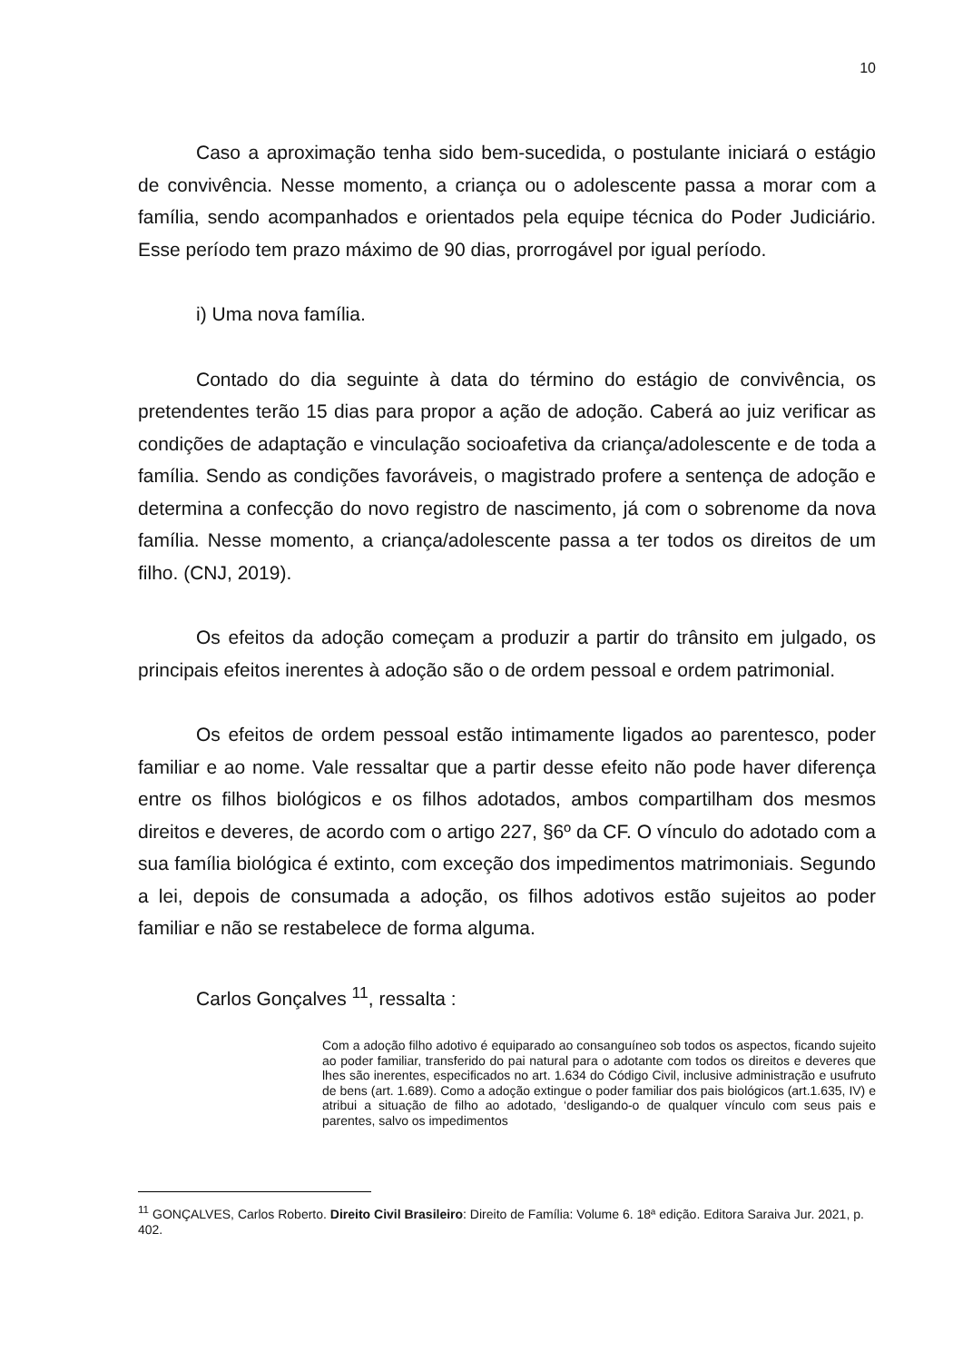10
Caso a aproximação tenha sido bem-sucedida, o postulante iniciará o estágio de convivência. Nesse momento, a criança ou o adolescente passa a morar com a família, sendo acompanhados e orientados pela equipe técnica do Poder Judiciário. Esse período tem prazo máximo de 90 dias, prorrogável por igual período.
i) Uma nova família.
Contado do dia seguinte à data do término do estágio de convivência, os pretendentes terão 15 dias para propor a ação de adoção. Caberá ao juiz verificar as condições de adaptação e vinculação socioafetiva da criança/adolescente e de toda a família. Sendo as condições favoráveis, o magistrado profere a sentença de adoção e determina a confecção do novo registro de nascimento, já com o sobrenome da nova família. Nesse momento, a criança/adolescente passa a ter todos os direitos de um filho. (CNJ, 2019).
Os efeitos da adoção começam a produzir a partir do trânsito em julgado, os principais efeitos inerentes à adoção são o de ordem pessoal e ordem patrimonial.
Os efeitos de ordem pessoal estão intimamente ligados ao parentesco, poder familiar e ao nome. Vale ressaltar que a partir desse efeito não pode haver diferença entre os filhos biológicos e os filhos adotados, ambos compartilham dos mesmos direitos e deveres, de acordo com o artigo 227, §6º da CF. O vínculo do adotado com a sua família biológica é extinto, com exceção dos impedimentos matrimoniais. Segundo a lei, depois de consumada a adoção, os filhos adotivos estão sujeitos ao poder familiar e não se restabelece de forma alguma.
Carlos Gonçalves <sup>11</sup>, ressalta :
Com a adoção filho adotivo é equiparado ao consanguíneo sob todos os aspectos, ficando sujeito ao poder familiar, transferido do pai natural para o adotante com todos os direitos e deveres que lhes são inerentes, especificados no art. 1.634 do Código Civil, inclusive administração e usufruto de bens (art. 1.689). Como a adoção extingue o poder familiar dos pais biológicos (art.1.635, IV) e atribui a situação de filho ao adotado, ‘desligando-o de qualquer vínculo com seus pais e parentes, salvo os impedimentos
<sup>11</sup> GONÇALVES, Carlos Roberto. Direito Civil Brasileiro: Direito de Família: Volume 6. 18ª edição. Editora Saraiva Jur. 2021, p. 402.